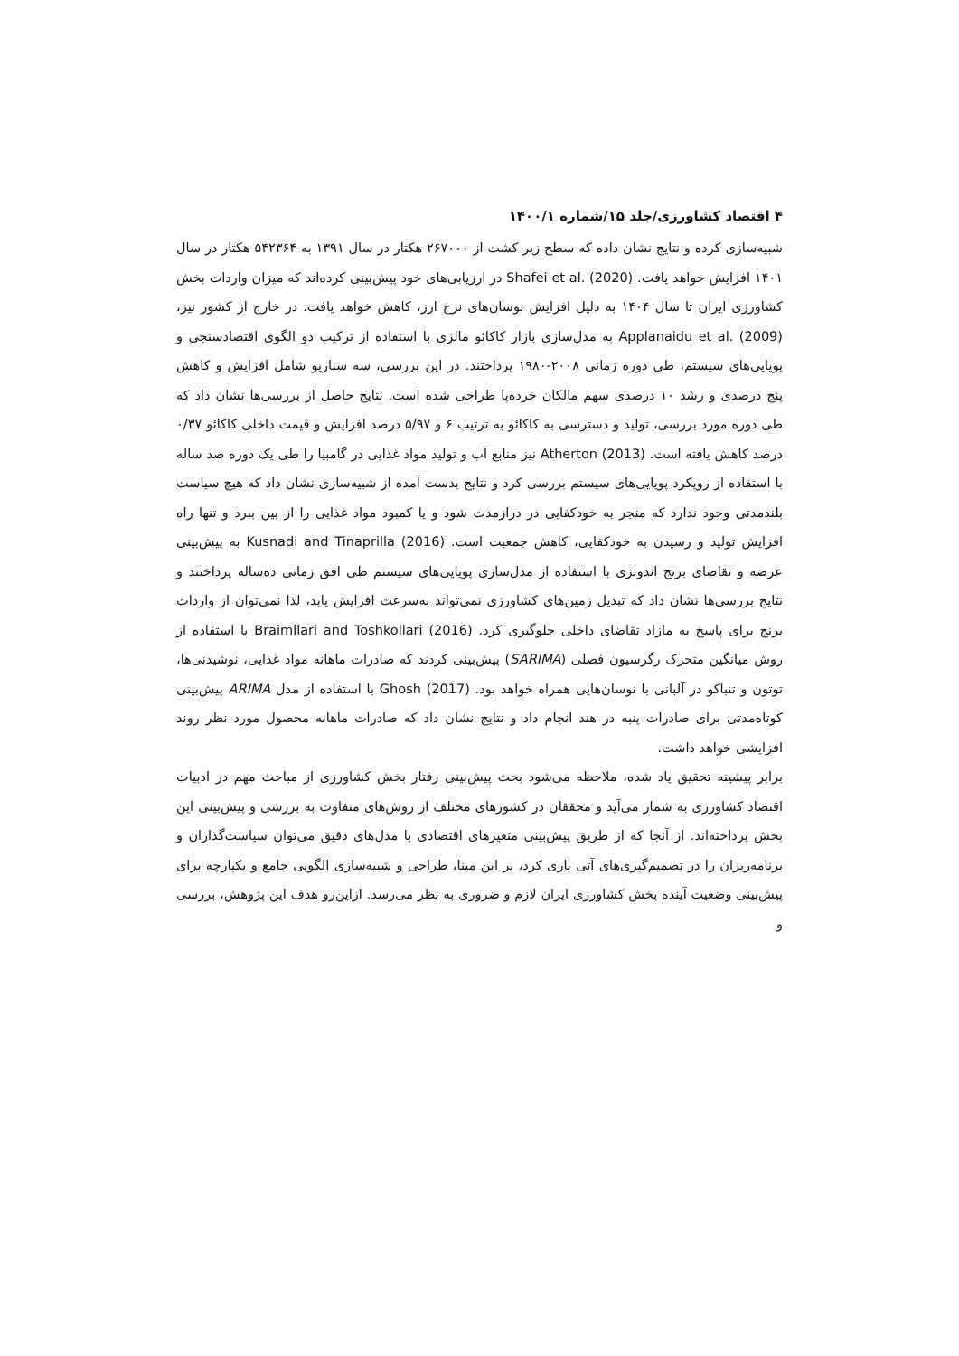۴ اقتصاد کشاورزی/جلد ۱۵/شماره ۱۴۰۰/۱
شبیه‌سازی کرده و نتایج نشان داده که سطح زیر کشت از ۲۶۷۰۰۰ هکتار در سال ۱۳۹۱ به ۵۴۲۳۶۴ هکتار در سال ۱۴۰۱ افزایش خواهد یافت. Shafei et al. (2020) در ارزیابی‌های خود پیش‌بینی کرده‌اند که میزان واردات بخش کشاورزی ایران تا سال ۱۴۰۴ به دلیل افزایش نوسان‌های نرخ ارز، کاهش خواهد یافت. در خارج از کشور نیز، Applanaidu et al. (2009) به مدل‌سازی بازار کاکائو مالزی با استفاده از ترکیب دو الگوی اقتصادسنجی و پویایی‌های سیستم، طی دوره زمانی ۲۰۰۸-۱۹۸۰ پرداختند. در این بررسی، سه سناریو شامل افزایش و کاهش پنج درصدی و رشد ۱۰ درصدی سهم مالکان خرده‌پا طراحی شده است. نتایج حاصل از بررسی‌ها نشان داد که طی دوره مورد بررسی، تولید و دسترسی به کاکائو به ترتیب ۶ و ۵/۹۷ درصد افزایش و قیمت داخلی کاکائو ۰/۳۷ درصد کاهش یافته است. Atherton (2013) نیز منابع آب و تولید مواد غذایی در گامبیا را طی یک دوره صد ساله با استفاده از رویکرد پویایی‌های سیستم بررسی کرد و نتایج بدست آمده از شبیه‌سازی نشان داد که هیچ سیاست بلندمدتی وجود ندارد که منجر به خودکفایی در درازمدت شود و یا کمبود مواد غذایی را از بین ببرد و تنها راه افزایش تولید و رسیدن به خودکفایی، کاهش جمعیت است. Kusnadi and Tinaprilla (2016) به پیش‌بینی عرضه و تقاضای برنج اندونزی با استفاده از مدل‌سازی پویایی‌های سیستم طی افق زمانی ده‌ساله پرداختند و نتایج بررسی‌ها نشان داد که تبدیل زمین‌های کشاورزی نمی‌تواند به‌سرعت افزایش یابد، لذا نمی‌توان از واردات برنج برای پاسخ به مازاد تقاضای داخلی جلوگیری کرد. Braimllari and Toshkollari (2016) با استفاده از روش میانگین متحرک رگرسیون فصلی (SARIMA) پیش‌بینی کردند که صادرات ماهانه مواد غذایی، نوشیدنی‌ها، توتون و تنباکو در آلبانی با نوسان‌هایی همراه خواهد بود. Ghosh (2017) با استفاده از مدل ARIMA پیش‌بینی کوتاه‌مدتی برای صادرات پنبه در هند انجام داد و نتایج نشان داد که صادرات ماهانه محصول مورد نظر روند افزایشی خواهد داشت.
برابر پیشینه تحقیق یاد شده، ملاحظه می‌شود بحث پیش‌بینی رفتار بخش کشاورزی از مباحث مهم در ادبیات اقتصاد کشاورزی به شمار می‌آید و محققان در کشورهای مختلف از روش‌های متفاوت به بررسی و پیش‌بینی این بخش پرداخته‌اند. از آنجا که از طریق پیش‌بینی متغیرهای اقتصادی با مدل‌های دقیق می‌توان سیاست‌گذاران و برنامه‌ریزان را در تصمیم‌گیری‌های آتی یاری کرد، بر این مبنا، طراحی و شبیه‌سازی الگویی جامع و یکپارچه برای پیش‌بینی وضعیت آینده بخش کشاورزی ایران لازم و ضروری به نظر می‌رسد. ازاین‌رو هدف این پژوهش، بررسی و